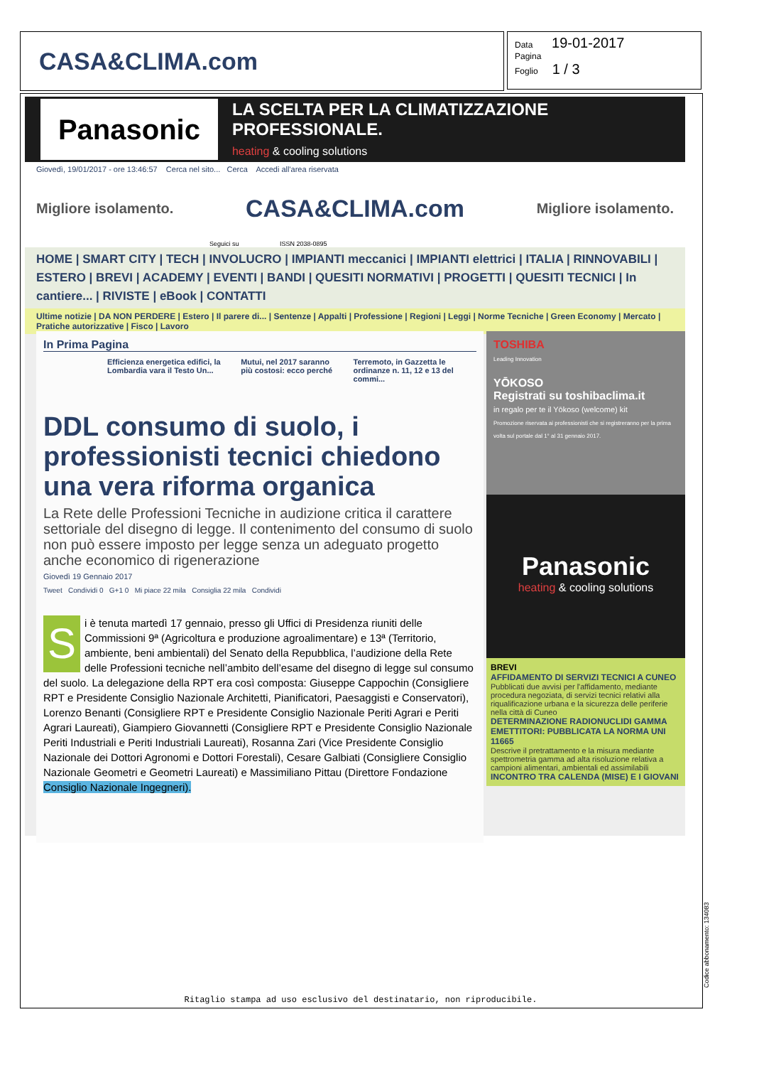CASA&CLIMA.com
Data 19-01-2017
Pagina
Foglio 1 / 3
Panasonic
LA SCELTA PER LA CLIMATIZZAZIONE PROFESSIONALE.
heating & cooling solutions
Giovedì, 19/01/2017 - ore 13:46:57 Cerca nel sito... Cerca Accedi all'area riservata
Migliore isolamento. CASA&CLIMA.com Migliore isolamento.
Seguici su ISSN 2038-0895
HOME | SMART CITY | TECH | INVOLUCRO | IMPIANTI meccanici | IMPIANTI elettrici | ITALIA | RINNOVABILI | ESTERO | BREVI | ACADEMY | EVENTI | BANDI | QUESITI NORMATIVI | PROGETTI | QUESITI TECNICI | In cantiere... | RIVISTE | eBook | CONTATTI
Ultime notizie | DA NON PERDERE | Estero | Il parere di... | Sentenze | Appalti | Professione | Regioni | Leggi | Norme Tecniche | Green Economy | Mercato | Pratiche autorizzative | Fisco | Lavoro
In Prima Pagina
Efficienza energetica edifici, la Lombardia vara il Testo Un... Mutui, nel 2017 saranno più costosi: ecco perché Terremoto, in Gazzetta le ordinanze n. 11, 12 e 13 del commi...
DDL consumo di suolo, i professionisti tecnici chiedono una vera riforma organica
La Rete delle Professioni Tecniche in audizione critica il carattere settoriale del disegno di legge. Il contenimento del consumo di suolo non può essere imposto per legge senza un adeguato progetto anche economico di rigenerazione
Giovedì 19 Gennaio 2017
Tweet Condividi 0 G+1 0 Mi piace 22 mila Consiglia 22 mila Condividi
Si è tenuta martedì 17 gennaio, presso gli Uffici di Presidenza riuniti delle Commissioni 9ª (Agricoltura e produzione agroalimentare) e 13ª (Territorio, ambiente, beni ambientali) del Senato della Repubblica, l’audizione della Rete delle Professioni tecniche nell’ambito dell’esame del disegno di legge sul consumo del suolo. La delegazione della RPT era così composta: Giuseppe Cappochin (Consigliere RPT e Presidente Consiglio Nazionale Architetti, Pianificatori, Paesaggisti e Conservatori), Lorenzo Benanti (Consigliere RPT e Presidente Consiglio Nazionale Periti Agrari e Periti Agrari Laureati), Giampiero Giovannetti (Consigliere RPT e Presidente Consiglio Nazionale Periti Industriali e Periti Industriali Laureati), Rosanna Zari (Vice Presidente Consiglio Nazionale dei Dottori Agronomi e Dottori Forestali), Cesare Galbiati (Consigliere Consiglio Nazionale Geometri e Geometri Laureati) e Massimiliano Pittau (Direttore Fondazione Consiglio Nazionale Ingegneri).
TOSHIBA
Leading Innovation
YŌKOSO
Registrati su toshibaclima.it
in regalo per te il Yōkoso (welcome) kit
Promozione riservata ai professionisti che si registreranno per la prima volta sul portale dal 1° al 31 gennaio 2017.
Panasonic
heating & cooling solutions
BREVI
AFFIDAMENTO DI SERVIZI TECNICI A CUNEO
Pubblicati due avvisi per l'affidamento, mediante procedura negoziata, di servizi tecnici relativi alla riqualificazione urbana e la sicurezza delle periferie nella città di Cuneo
DETERMINAZIONE RADIONUCLIDI GAMMA EMETTITORI: PUBBLICATA LA NORMA UNI 11665
Descrive il pretrattamento e la misura mediante spettrometria gamma ad alta risoluzione relativa a campioni alimentari, ambientali ed assimilabili
INCONTRO TRA CALENDA (MISE) E I GIOVANI
Ritaglio stampa ad uso esclusivo del destinatario, non riproducibile.
Codice abbonamento: 134083